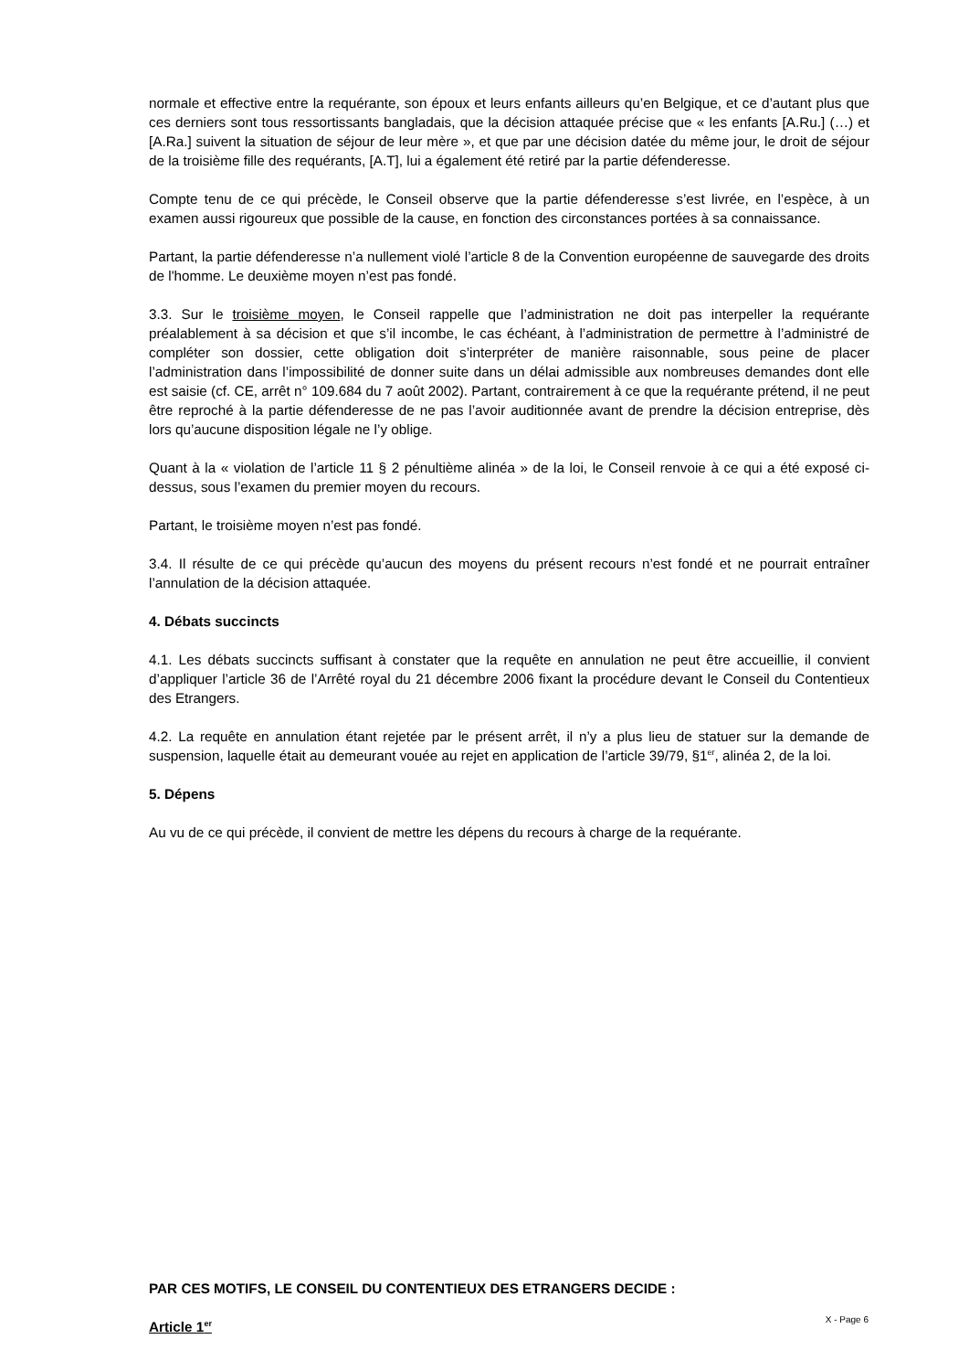normale et effective entre la requérante, son époux et leurs enfants ailleurs qu’en Belgique, et ce d’autant plus que ces derniers sont tous ressortissants bangladais, que la décision attaquée précise que « les enfants [A.Ru.] (…) et [A.Ra.] suivent la situation de séjour de leur mère », et que par une décision datée du même jour, le droit de séjour de la troisième fille des requérants, [A.T], lui a également été retiré par la partie défenderesse.
Compte tenu de ce qui précède, le Conseil observe que la partie défenderesse s’est livrée, en l’espèce, à un examen aussi rigoureux que possible de la cause, en fonction des circonstances portées à sa connaissance.
Partant, la partie défenderesse n’a nullement violé l’article 8 de la Convention européenne de sauvegarde des droits de l'homme. Le deuxième moyen n’est pas fondé.
3.3. Sur le troisième moyen, le Conseil rappelle que l’administration ne doit pas interpeller la requérante préalablement à sa décision et que s’il incombe, le cas échéant, à l’administration de permettre à l’administré de compléter son dossier, cette obligation doit s’interpréter de manière raisonnable, sous peine de placer l’administration dans l’impossibilité de donner suite dans un délai admissible aux nombreuses demandes dont elle est saisie (cf. CE, arrêt n° 109.684 du 7 août 2002). Partant, contrairement à ce que la requérante prétend, il ne peut être reproché à la partie défenderesse de ne pas l’avoir auditionnée avant de prendre la décision entreprise, dès lors qu’aucune disposition légale ne l’y oblige.
Quant à la « violation de l’article 11 § 2 pénultième alinéa » de la loi, le Conseil renvoie à ce qui a été exposé ci-dessus, sous l’examen du premier moyen du recours.
Partant, le troisième moyen n’est pas fondé.
3.4. Il résulte de ce qui précède qu’aucun des moyens du présent recours n’est fondé et ne pourrait entraîner l’annulation de la décision attaquée.
4. Débats succincts
4.1. Les débats succincts suffisant à constater que la requête en annulation ne peut être accueillie, il convient d’appliquer l’article 36 de l’Arrêté royal du 21 décembre 2006 fixant la procédure devant le Conseil du Contentieux des Etrangers.
4.2. La requête en annulation étant rejetée par le présent arrêt, il n’y a plus lieu de statuer sur la demande de suspension, laquelle était au demeurant vouée au rejet en application de l’article 39/79, §1<sup>er</sup>, alinéa 2, de la loi.
5. Dépens
Au vu de ce qui précède, il convient de mettre les dépens du recours à charge de la requérante.
PAR CES MOTIFS, LE CONSEIL DU CONTENTIEUX DES ETRANGERS DECIDE :
Article 1<sup>er</sup>
X - Page 6